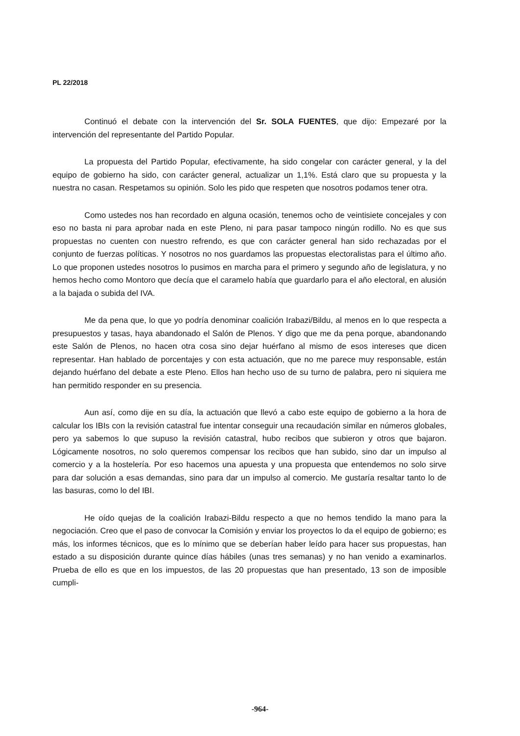PL 22/2018
Continuó el debate con la intervención del Sr. SOLA FUENTES, que dijo: Empezaré por la intervención del representante del Partido Popular.
La propuesta del Partido Popular, efectivamente, ha sido congelar con carácter general, y la del equipo de gobierno ha sido, con carácter general, actualizar un 1,1%. Está claro que su propuesta y la nuestra no casan. Respetamos su opinión. Solo les pido que respeten que nosotros podamos tener otra.
Como ustedes nos han recordado en alguna ocasión, tenemos ocho de veintisiete concejales y con eso no basta ni para aprobar nada en este Pleno, ni para pasar tampoco ningún rodillo. No es que sus propuestas no cuenten con nuestro refrendo, es que con carácter general han sido rechazadas por el conjunto de fuerzas políticas. Y nosotros no nos guardamos las propuestas electoralistas para el último año. Lo que proponen ustedes nosotros lo pusimos en marcha para el primero y segundo año de legislatura, y no hemos hecho como Montoro que decía que el caramelo había que guardarlo para el año electoral, en alusión a la bajada o subida del IVA.
Me da pena que, lo que yo podría denominar coalición Irabazi/Bildu, al menos en lo que respecta a presupuestos y tasas, haya abandonado el Salón de Plenos. Y digo que me da pena porque, abandonando este Salón de Plenos, no hacen otra cosa sino dejar huérfano al mismo de esos intereses que dicen representar. Han hablado de porcentajes y con esta actuación, que no me parece muy responsable, están dejando huérfano del debate a este Pleno. Ellos han hecho uso de su turno de palabra, pero ni siquiera me han permitido responder en su presencia.
Aun así, como dije en su día, la actuación que llevó a cabo este equipo de gobierno a la hora de calcular los IBIs con la revisión catastral fue intentar conseguir una recaudación similar en números globales, pero ya sabemos lo que supuso la revisión catastral, hubo recibos que subieron y otros que bajaron. Lógicamente nosotros, no solo queremos compensar los recibos que han subido, sino dar un impulso al comercio y a la hostelería. Por eso hacemos una apuesta y una propuesta que entendemos no solo sirve para dar solución a esas demandas, sino para dar un impulso al comercio. Me gustaría resaltar tanto lo de las basuras, como lo del IBI.
He oído quejas de la coalición Irabazi-Bildu respecto a que no hemos tendido la mano para la negociación. Creo que el paso de convocar la Comisión y enviar los proyectos lo da el equipo de gobierno; es más, los informes técnicos, que es lo mínimo que se deberían haber leído para hacer sus propuestas, han estado a su disposición durante quince días hábiles (unas tres semanas) y no han venido a examinarlos. Prueba de ello es que en los impuestos, de las 20 propuestas que han presentado, 13 son de imposible cumpli-
-964-